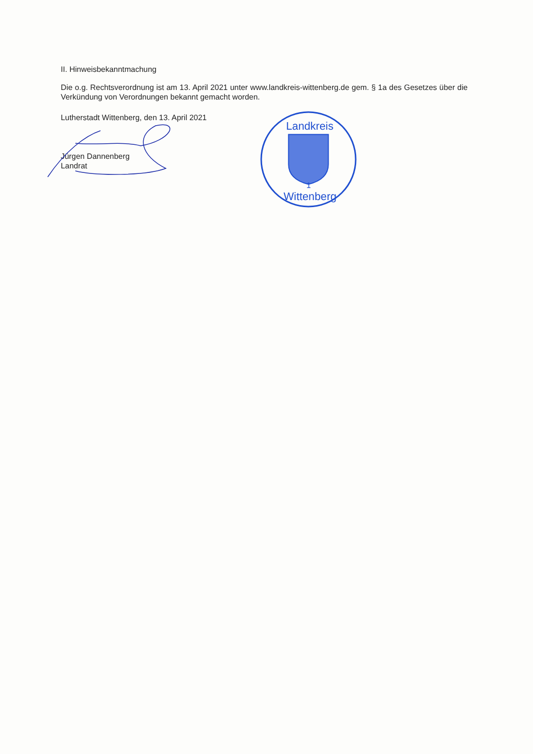II. Hinweisbekanntmachung
Die o.g. Rechtsverordnung ist am 13. April 2021 unter www.landkreis-wittenberg.de gem. § 1a des Gesetzes über die Verkündung von Verordnungen bekannt gemacht worden.
Lutherstadt Wittenberg, den 13. April 2021
Jürgen Dannenberg
Landrat
Landkreis
1
Wittenberg